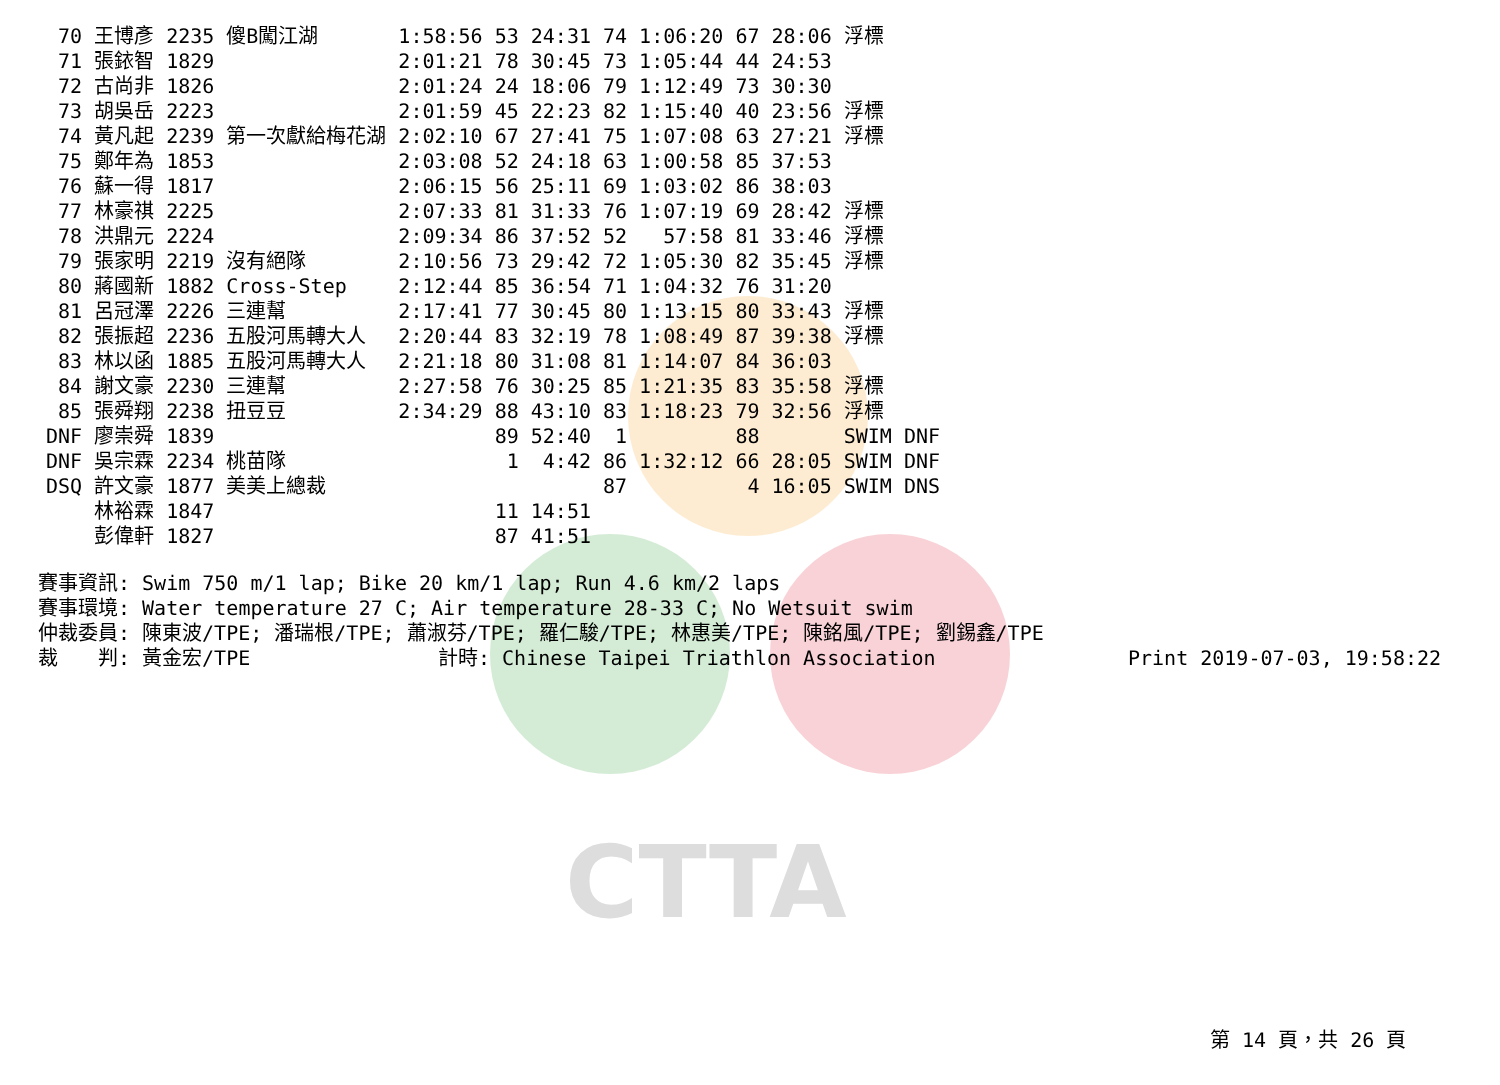CTTA
| 70 | 王博彥 | 2235 傻B闖江湖 | 1:58:56 | 53 24:31 | 74 1:06:20 | 67 | 28:06 浮標 |
| 71 | 張銥智 | 1829 | 2:01:21 | 78 30:45 | 73 1:05:44 | 44 | 24:53 |
| 72 | 古尚非 | 1826 | 2:01:24 | 24 18:06 | 79 1:12:49 | 73 | 30:30 |
| 73 | 胡吳岳 | 2223 | 2:01:59 | 45 22:23 | 82 1:15:40 | 40 | 23:56 浮標 |
| 74 | 黃凡起 | 2239 第一次獻給梅花湖 | 2:02:10 | 67 27:41 | 75 1:07:08 | 63 | 27:21 浮標 |
| 75 | 鄭年為 | 1853 | 2:03:08 | 52 24:18 | 63 1:00:58 | 85 | 37:53 |
| 76 | 蘇一得 | 1817 | 2:06:15 | 56 25:11 | 69 1:03:02 | 86 | 38:03 |
| 77 | 林豪祺 | 2225 | 2:07:33 | 81 31:33 | 76 1:07:19 | 69 | 28:42 浮標 |
| 78 | 洪鼎元 | 2224 | 2:09:34 | 86 37:52 | 52 57:58 | 81 | 33:46 浮標 |
| 79 | 張家明 | 2219 沒有絕隊 | 2:10:56 | 73 29:42 | 72 1:05:30 | 82 | 35:45 浮標 |
| 80 | 蔣國新 | 1882 Cross-Step | 2:12:44 | 85 36:54 | 71 1:04:32 | 76 | 31:20 |
| 81 | 呂冠澤 | 2226 三連幫 | 2:17:41 | 77 30:45 | 80 1:13:15 | 80 | 33:43 浮標 |
| 82 | 張振超 | 2236 五股河馬轉大人 | 2:20:44 | 83 32:19 | 78 1:08:49 | 87 | 39:38 浮標 |
| 83 | 林以函 | 1885 五股河馬轉大人 | 2:21:18 | 80 31:08 | 81 1:14:07 | 84 | 36:03 |
| 84 | 謝文豪 | 2230 三連幫 | 2:27:58 | 76 30:25 | 85 1:21:35 | 83 | 35:58 浮標 |
| 85 | 張舜翔 | 2238 扭豆豆 | 2:34:29 | 88 43:10 | 83 1:18:23 | 79 | 32:56 浮標 |
| DNF | 廖崇舜 | 1839 | | 89 52:40 | 1 | 88 | SWIM DNF |
| DNF | 吳宗霖 | 2234 桃苗隊 | | 1 4:42 | 86 1:32:12 | 66 | 28:05 SWIM DNF |
| DSQ | 許文豪 | 1877 美美上總裁 | | | 87 | 4 | 16:05 SWIM DNS |
| | 林裕霖 | 1847 | | 11 14:51 | | | |
| | 彭偉軒 | 1827 | | 87 41:51 | | | |
賽事資訊: Swim 750 m/1 lap; Bike 20 km/1 lap; Run 4.6 km/2 laps
賽事環境: Water temperature 27 C; Air temperature 28-33 C; No Wetsuit swim
仲裁委員: 陳東波/TPE; 潘瑞根/TPE; 蕭淑芬/TPE; 羅仁駿/TPE; 林惠美/TPE; 陳銘風/TPE; 劉錫鑫/TPE
裁　　判: 黃金宏/TPE 計時: Chinese Taipei Triathlon Association Print 2019-07-03, 19:58:22
第 14 頁，共 26 頁